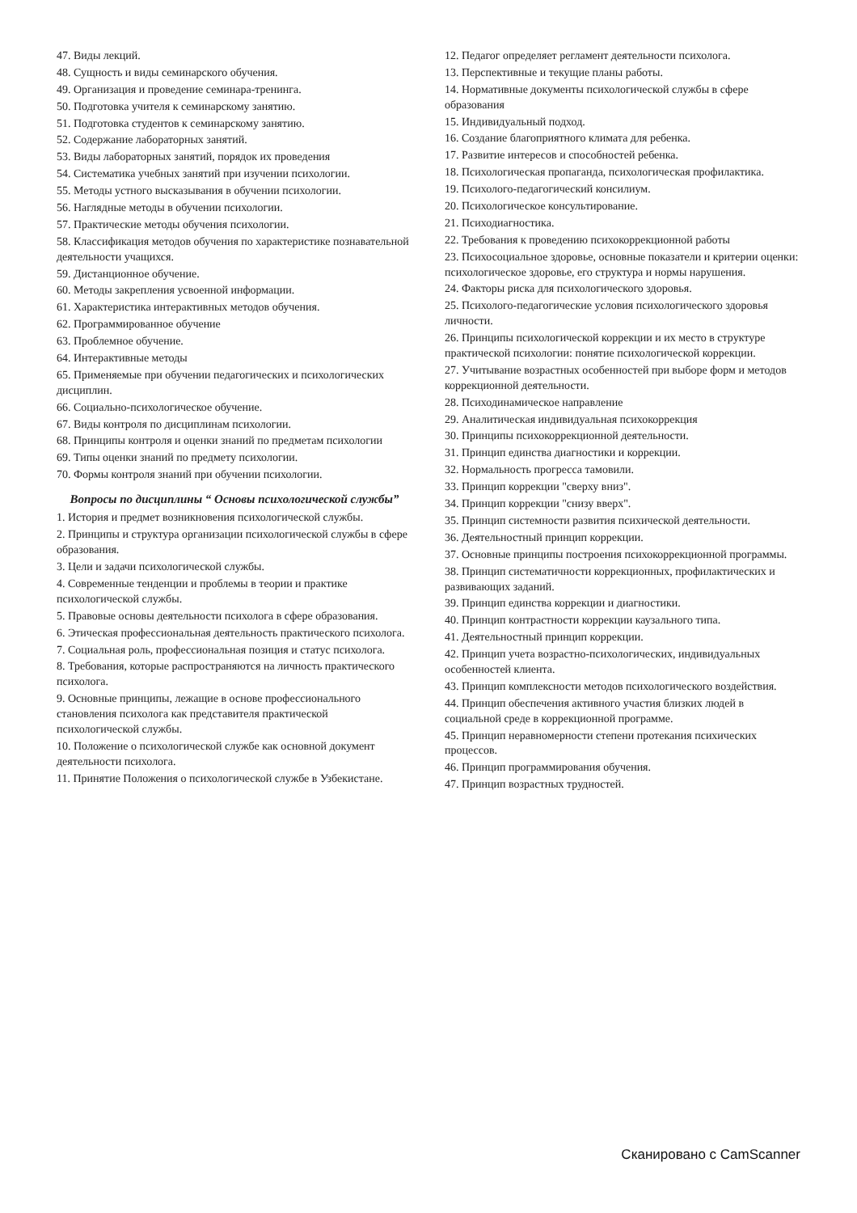47. Виды лекций.
48. Сущность и виды семинарского обучения.
49. Организация и проведение семинара-тренинга.
50. Подготовка учителя к семинарскому занятию.
51. Подготовка студентов к семинарскому занятию.
52. Содержание лабораторных занятий.
53. Виды лабораторных занятий, порядок их проведения
54. Систематика учебных занятий при изучении психологии.
55. Методы устного высказывания в обучении психологии.
56. Наглядные методы в обучении психологии.
57. Практические методы обучения психологии.
58. Классификация методов обучения по характеристике познавательной деятельности учащихся.
59. Дистанционное обучение.
60. Методы закрепления усвоенной информации.
61. Характеристика интерактивных методов обучения.
62. Программированное обучение
63. Проблемное обучение.
64. Интерактивные методы
65. Применяемые при обучении педагогических и психологических дисциплин.
66. Социально-психологическое обучение.
67. Виды контроля по дисциплинам психологии.
68. Принципы контроля и оценки знаний по предметам психологии
69. Типы оценки знаний по предмету психологии.
70. Формы контроля знаний при обучении психологии.
Вопросы по дисциплины “ Основы психологической службы”
1. История и предмет возникновения психологической службы.
2. Принципы и структура организации психологической службы в сфере образования.
3. Цели и задачи психологической службы.
4. Современные тенденции и проблемы в теории и практике психологической службы.
5. Правовые основы деятельности психолога в сфере образования.
6. Этическая профессиональная деятельность практического психолога.
7. Социальная роль, профессиональная позиция и статус психолога.
8. Требования, которые распространяются на личность практического психолога.
9. Основные принципы, лежащие в основе профессионального становления психолога как представителя практической психологической службы.
10. Положение о психологической службе как основной документ деятельности психолога.
11. Принятие Положения о психологической службе в Узбекистане.
12. Педагог определяет регламент деятельности психолога.
13. Перспективные и текущие планы работы.
14. Нормативные документы психологической службы в сфере образования
15. Индивидуальный подход.
16. Создание благоприятного климата для ребенка.
17. Развитие интересов и способностей ребенка.
18. Психологическая пропаганда, психологическая профилактика.
19. Психолого-педагогический консилиум.
20. Психологическое консультирование.
21. Психодиагностика.
22. Требования к проведению психокоррекционной работы
23. Психосоциальное здоровье, основные показатели и критерии оценки: психологическое здоровье, его структура и нормы нарушения.
24. Факторы риска для психологического здоровья.
25. Психолого-педагогические условия психологического здоровья личности.
26. Принципы психологической коррекции и их место в структуре практической психологии: понятие психологической коррекции.
27. Учитывание возрастных особенностей при выборе форм и методов коррекционной деятельности.
28. Психодинамическое направление
29. Аналитическая индивидуальная психокоррекция
30. Принципы психокоррекционной деятельности.
31. Принцип единства диагностики и коррекции.
32. Нормальность прогресса тамовили.
33. Принцип коррекции "сверху вниз".
34. Принцип коррекции "снизу вверх".
35. Принцип системности развития психической деятельности.
36. Деятельностный принцип коррекции.
37. Основные принципы построения психокоррекционной программы.
38. Принцип систематичности коррекционных, профилактических и развивающих заданий.
39. Принцип единства коррекции и диагностики.
40. Принцип контрастности коррекции каузального типа.
41. Деятельностный принцип коррекции.
42. Принцип учета возрастно-психологических, индивидуальных особенностей клиента.
43. Принцип комплексности методов психологического воздействия.
44. Принцип обеспечения активного участия близких людей в социальной среде в коррекционной программе.
45. Принцип неравномерности степени протекания психических процессов.
46. Принцип программирования обучения.
47. Принцип возрастных трудностей.
Сканировано с CamScanner